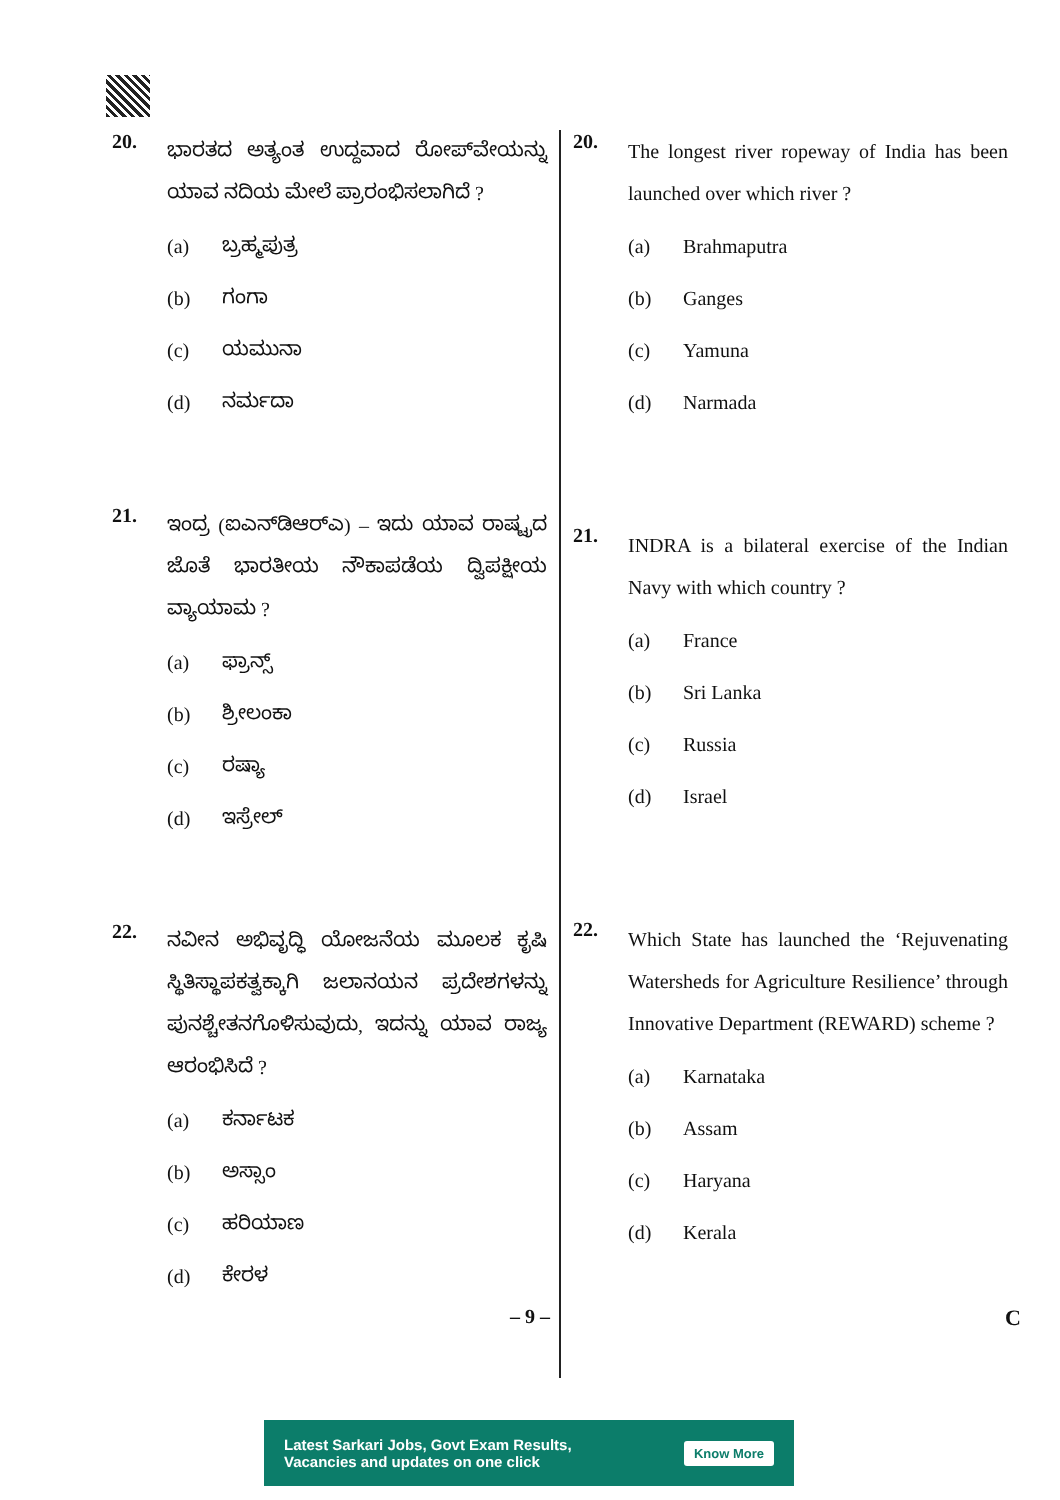20.
ಭಾರತದ ಅತ್ಯಂತ ಉದ್ದವಾದ ರೋಪ್‌ವೇಯನ್ನು ಯಾವ ನದಿಯ ಮೇಲೆ ಪ್ರಾರಂಭಿಸಲಾಗಿದೆ ?
(a) ಬ್ರಹ್ಮಪುತ್ರ
(b) ಗಂಗಾ
(c) ಯಮುನಾ
(d) ನರ್ಮದಾ
21.
ಇಂದ್ರ (ಐಎನ್‌ಡಿಆರ್‌ಎ) – ಇದು ಯಾವ ರಾಷ್ಟ್ರದ ಜೊತೆ ಭಾರತೀಯ ನೌಕಾಪಡೆಯ ದ್ವಿಪಕ್ಷೀಯ ವ್ಯಾಯಾಮ ?
(a) ಫ್ರಾನ್ಸ್
(b) ಶ್ರೀಲಂಕಾ
(c) ರಷ್ಯಾ
(d) ಇಸ್ರೇಲ್
22.
ನವೀನ ಅಭಿವೃದ್ಧಿ ಯೋಜನೆಯ ಮೂಲಕ ಕೃಷಿ ಸ್ಥಿತಿಸ್ಥಾಪಕತ್ವಕ್ಕಾಗಿ ಜಲಾನಯನ ಪ್ರದೇಶಗಳನ್ನು ಪುನಶ್ಚೇತನಗೊಳಿಸುವುದು, ಇದನ್ನು ಯಾವ ರಾಜ್ಯ ಆರಂಭಿಸಿದೆ ?
(a) ಕರ್ನಾಟಕ
(b) ಅಸ್ಸಾಂ
(c) ಹರಿಯಾಣ
(d) ಕೇರಳ
20.
The longest river ropeway of India has been launched over which river ?
(a) Brahmaputra
(b) Ganges
(c) Yamuna
(d) Narmada
21.
INDRA is a bilateral exercise of the Indian Navy with which country ?
(a) France
(b) Sri Lanka
(c) Russia
(d) Israel
22.
Which State has launched the ‘Rejuvenating Watersheds for Agriculture Resilience’ through Innovative Department (REWARD) scheme ?
(a) Karnataka
(b) Assam
(c) Haryana
(d) Kerala
– 9 – C
Latest Sarkari Jobs, Govt Exam Results,
Vacancies and updates on one click
Know More